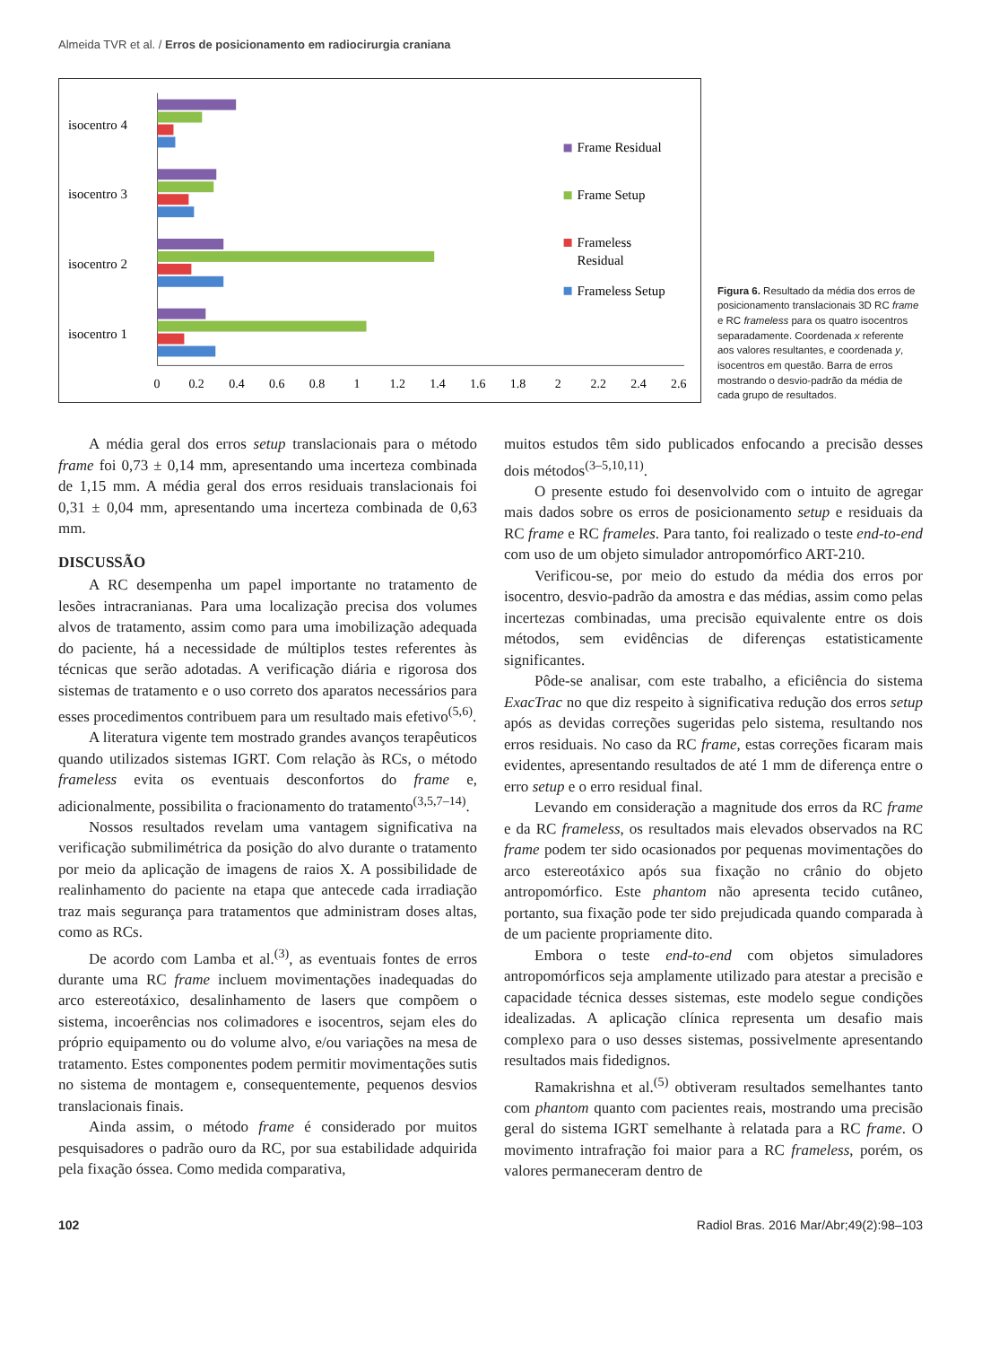Almeida TVR et al. / Erros de posicionamento em radiocirurgia craniana
isocentro 4
isocentro 3
isocentro 2
isocentro 1
Frame Residual
Frame Setup
Frameless
Residual
Frameless Setup
0
0.2
0.4
0.6
0.8
1
1.2
1.4
1.6
1.8
2
2.2
2.4
2.6
Figura 6. Resultado da média dos erros de posicionamento translacionais 3D RC frame e RC frameless para os quatro isocentros separadamente. Coordenada x referente aos valores resultantes, e coordenada y, isocentros em questão. Barra de erros mostrando o desvio-padrão da média de cada grupo de resultados.
A média geral dos erros setup translacionais para o método frame foi 0,73 ± 0,14 mm, apresentando uma incerteza combinada de 1,15 mm. A média geral dos erros residuais translacionais foi 0,31 ± 0,04 mm, apresentando uma incerteza combinada de 0,63 mm.
DISCUSSÃO
A RC desempenha um papel importante no tratamento de lesões intracranianas. Para uma localização precisa dos volumes alvos de tratamento, assim como para uma imobilização adequada do paciente, há a necessidade de múltiplos testes referentes às técnicas que serão adotadas. A verificação diária e rigorosa dos sistemas de tratamento e o uso correto dos aparatos necessários para esses procedimentos contribuem para um resultado mais efetivo<sup>(5,6)</sup>.
A literatura vigente tem mostrado grandes avanços terapêuticos quando utilizados sistemas IGRT. Com relação às RCs, o método frameless evita os eventuais desconfortos do frame e, adicionalmente, possibilita o fracionamento do tratamento<sup>(3,5,7–14)</sup>.
Nossos resultados revelam uma vantagem significativa na verificação submilimétrica da posição do alvo durante o tratamento por meio da aplicação de imagens de raios X. A possibilidade de realinhamento do paciente na etapa que antecede cada irradiação traz mais segurança para tratamentos que administram doses altas, como as RCs.
De acordo com Lamba et al.<sup>(3)</sup>, as eventuais fontes de erros durante uma RC frame incluem movimentações inadequadas do arco estereotáxico, desalinhamento de lasers que compõem o sistema, incoerências nos colimadores e isocentros, sejam eles do próprio equipamento ou do volume alvo, e/ou variações na mesa de tratamento. Estes componentes podem permitir movimentações sutis no sistema de montagem e, consequentemente, pequenos desvios translacionais finais.
Ainda assim, o método frame é considerado por muitos pesquisadores o padrão ouro da RC, por sua estabilidade adquirida pela fixação óssea. Como medida comparativa,
muitos estudos têm sido publicados enfocando a precisão desses dois métodos<sup>(3–5,10,11)</sup>.
O presente estudo foi desenvolvido com o intuito de agregar mais dados sobre os erros de posicionamento setup e residuais da RC frame e RC frameles. Para tanto, foi realizado o teste end-to-end com uso de um objeto simulador antropomórfico ART-210.
Verificou-se, por meio do estudo da média dos erros por isocentro, desvio-padrão da amostra e das médias, assim como pelas incertezas combinadas, uma precisão equivalente entre os dois métodos, sem evidências de diferenças estatisticamente significantes.
Pôde-se analisar, com este trabalho, a eficiência do sistema ExacTrac no que diz respeito à significativa redução dos erros setup após as devidas correções sugeridas pelo sistema, resultando nos erros residuais. No caso da RC frame, estas correções ficaram mais evidentes, apresentando resultados de até 1 mm de diferença entre o erro setup e o erro residual final.
Levando em consideração a magnitude dos erros da RC frame e da RC frameless, os resultados mais elevados observados na RC frame podem ter sido ocasionados por pequenas movimentações do arco estereotáxico após sua fixação no crânio do objeto antropomórfico. Este phantom não apresenta tecido cutâneo, portanto, sua fixação pode ter sido prejudicada quando comparada à de um paciente propriamente dito.
Embora o teste end-to-end com objetos simuladores antropomórficos seja amplamente utilizado para atestar a precisão e capacidade técnica desses sistemas, este modelo segue condições idealizadas. A aplicação clínica representa um desafio mais complexo para o uso desses sistemas, possivelmente apresentando resultados mais fidedignos.
Ramakrishna et al.<sup>(5)</sup> obtiveram resultados semelhantes tanto com phantom quanto com pacientes reais, mostrando uma precisão geral do sistema IGRT semelhante à relatada para a RC frame. O movimento intrafração foi maior para a RC frameless, porém, os valores permaneceram dentro de
102 Radiol Bras. 2016 Mar/Abr;49(2):98–103